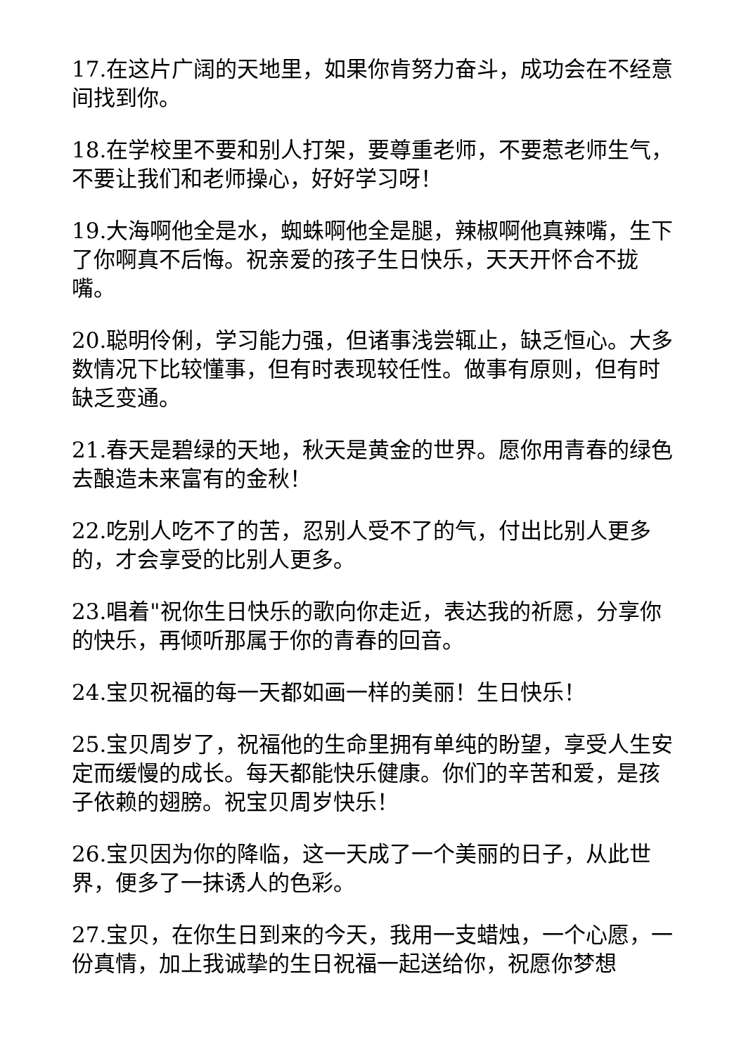17.在这片广阔的天地里，如果你肯努力奋斗，成功会在不经意间找到你。
18.在学校里不要和别人打架，要尊重老师，不要惹老师生气，不要让我们和老师操心，好好学习呀！
19.大海啊他全是水，蜘蛛啊他全是腿，辣椒啊他真辣嘴，生下了你啊真不后悔。祝亲爱的孩子生日快乐，天天开怀合不拢嘴。
20.聪明伶俐，学习能力强，但诸事浅尝辄止，缺乏恒心。大多数情况下比较懂事，但有时表现较任性。做事有原则，但有时缺乏变通。
21.春天是碧绿的天地，秋天是黄金的世界。愿你用青春的绿色去酿造未来富有的金秋！
22.吃别人吃不了的苦，忍别人受不了的气，付出比别人更多的，才会享受的比别人更多。
23.唱着"祝你生日快乐的歌向你走近，表达我的祈愿，分享你的快乐，再倾听那属于你的青春的回音。
24.宝贝祝福的每一天都如画一样的美丽！生日快乐！
25.宝贝周岁了，祝福他的生命里拥有单纯的盼望，享受人生安定而缓慢的成长。每天都能快乐健康。你们的辛苦和爱，是孩子依赖的翅膀。祝宝贝周岁快乐！
26.宝贝因为你的降临，这一天成了一个美丽的日子，从此世界，便多了一抹诱人的色彩。
27.宝贝，在你生日到来的今天，我用一支蜡烛，一个心愿，一份真情，加上我诚挚的生日祝福一起送给你，祝愿你梦想